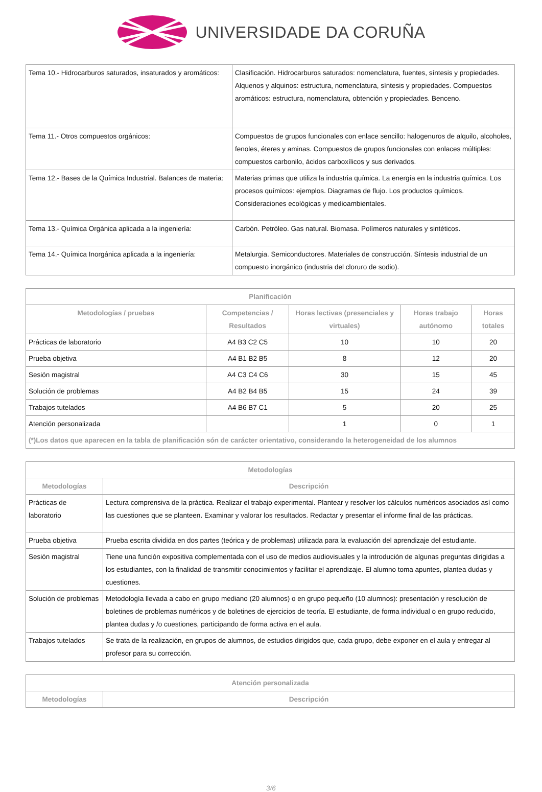UNIVERSIDADE DA CORUÑA
| Tema 10.- Hidrocarburos saturados, insaturados y aromáticos: | Clasificación. Hidrocarburos saturados: nomenclatura, fuentes, síntesis y propiedades. Alquenos y alquinos: estructura, nomenclatura, síntesis y propiedades. Compuestos aromáticos: estructura, nomenclatura, obtención y propiedades. Benceno. |
| Tema 11.- Otros compuestos orgánicos: | Compuestos de grupos funcionales con enlace sencillo: halogenuros de alquilo, alcoholes, fenoles, éteres y aminas. Compuestos de grupos funcionales con enlaces múltiples: compuestos carbonilo, ácidos carboxílicos y sus derivados. |
| Tema 12.- Bases de la Química Industrial. Balances de materia: | Materias primas que utiliza la industria química. La energía en la industria química. Los procesos químicos: ejemplos. Diagramas de flujo. Los productos químicos. Consideraciones ecológicas y medioambientales. |
| Tema 13.- Química Orgánica aplicada a la ingeniería: | Carbón. Petróleo. Gas natural. Biomasa. Polímeros naturales y sintéticos. |
| Tema 14.- Química Inorgánica aplicada a la ingeniería: | Metalurgia. Semiconductores. Materiales de construcción. Síntesis industrial de un compuesto inorgánico (industria del cloruro de sodio). |
| Planificación | | | | |
| --- | --- | --- | --- | --- |
| Metodologías / pruebas | Competencias / Resultados | Horas lectivas (presenciales y virtuales) | Horas trabajo autónomo | Horas totales |
| Prácticas de laboratorio | A4 B3 C2 C5 | 10 | 10 | 20 |
| Prueba objetiva | A4 B1 B2 B5 | 8 | 12 | 20 |
| Sesión magistral | A4 C3 C4 C6 | 30 | 15 | 45 |
| Solución de problemas | A4 B2 B4 B5 | 15 | 24 | 39 |
| Trabajos tutelados | A4 B6 B7 C1 | 5 | 20 | 25 |
| Atención personalizada | | 1 | 0 | 1 |
| (*)Los datos que aparecen en la tabla de planificación són de carácter orientativo, considerando la heterogeneidad de los alumnos | | | | |
| Metodologías | |
| --- | --- |
| Metodologías | Descripción |
| Prácticas de laboratorio | Lectura comprensiva de la práctica. Realizar el trabajo experimental. Plantear y resolver los cálculos numéricos asociados así como las cuestiones que se planteen. Examinar y valorar los resultados. Redactar y presentar el informe final de las prácticas. |
| Prueba objetiva | Prueba escrita dividida en dos partes (teórica y de problemas) utilizada para la evaluación del aprendizaje del estudiante. |
| Sesión magistral | Tiene una función expositiva complementada con el uso de medios audiovisuales y la introdución de algunas preguntas dirigidas a los estudiantes, con la finalidad de transmitir conocimientos y facilitar el aprendizaje. El alumno toma apuntes, plantea dudas y cuestiones. |
| Solución de problemas | Metodología llevada a cabo en grupo mediano (20 alumnos) o en grupo pequeño (10 alumnos): presentación y resolución de boletines de problemas numéricos y de boletines de ejercicios de teoría. El estudiante, de forma individual o en grupo reducido, plantea dudas y /o cuestiones, participando de forma activa en el aula. |
| Trabajos tutelados | Se trata de la realización, en grupos de alumnos, de estudios dirigidos que, cada grupo, debe exponer en el aula y entregar al profesor para su corrección. |
| Atención personalizada | |
| --- | --- |
| Metodologías | Descripción |
3/6